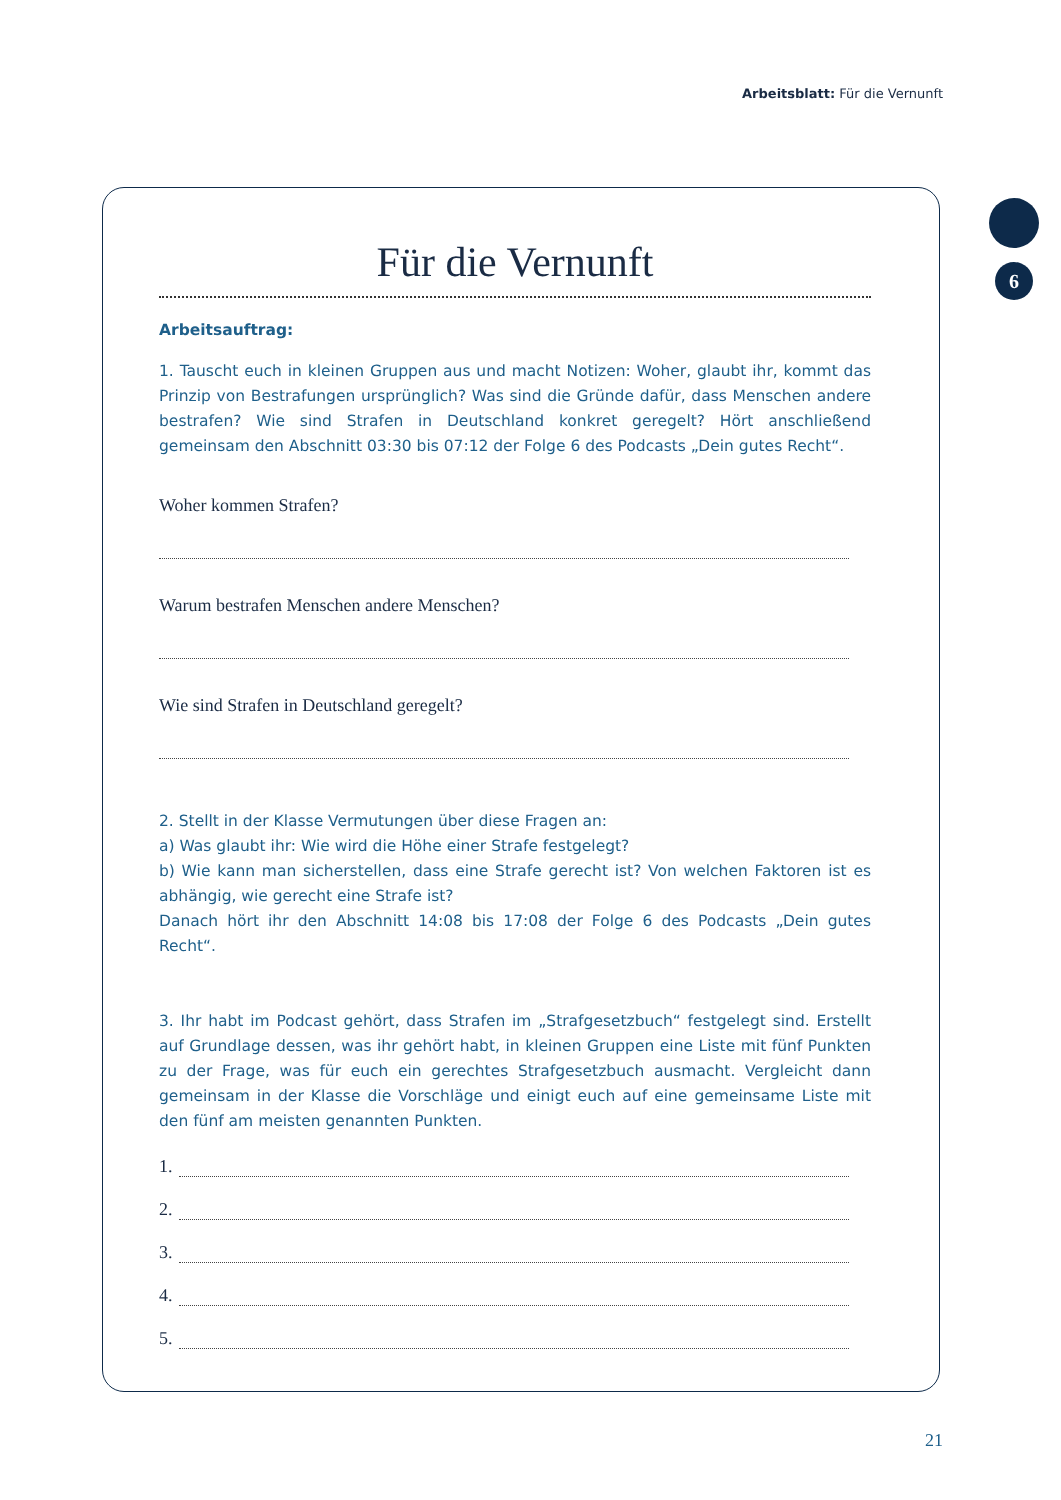Arbeitsblatt: Für die Vernunft
6
Für die Vernunft
Arbeitsauftrag:
1. Tauscht euch in kleinen Gruppen aus und macht Notizen: Woher, glaubt ihr, kommt das Prinzip von Bestrafungen ursprünglich? Was sind die Gründe dafür, dass Menschen andere bestrafen? Wie sind Strafen in Deutschland konkret geregelt? Hört anschließend gemeinsam den Abschnitt 03:30 bis 07:12 der Folge 6 des Podcasts „Dein gutes Recht“.
Woher kommen Strafen?
Warum bestrafen Menschen andere Menschen?
Wie sind Strafen in Deutschland geregelt?
2. Stellt in der Klasse Vermutungen über diese Fragen an:
a) Was glaubt ihr: Wie wird die Höhe einer Strafe festgelegt?
b) Wie kann man sicherstellen, dass eine Strafe gerecht ist? Von welchen Faktoren ist es abhängig, wie gerecht eine Strafe ist?
Danach hört ihr den Abschnitt 14:08 bis 17:08 der Folge 6 des Podcasts „Dein gutes Recht“.
3. Ihr habt im Podcast gehört, dass Strafen im „Strafgesetzbuch“ festgelegt sind. Erstellt auf Grundlage dessen, was ihr gehört habt, in kleinen Gruppen eine Liste mit fünf Punkten zu der Frage, was für euch ein gerechtes Strafgesetzbuch ausmacht. Vergleicht dann gemeinsam in der Klasse die Vorschläge und einigt euch auf eine gemeinsame Liste mit den fünf am meisten genannten Punkten.
1.
2.
3.
4.
5.
21